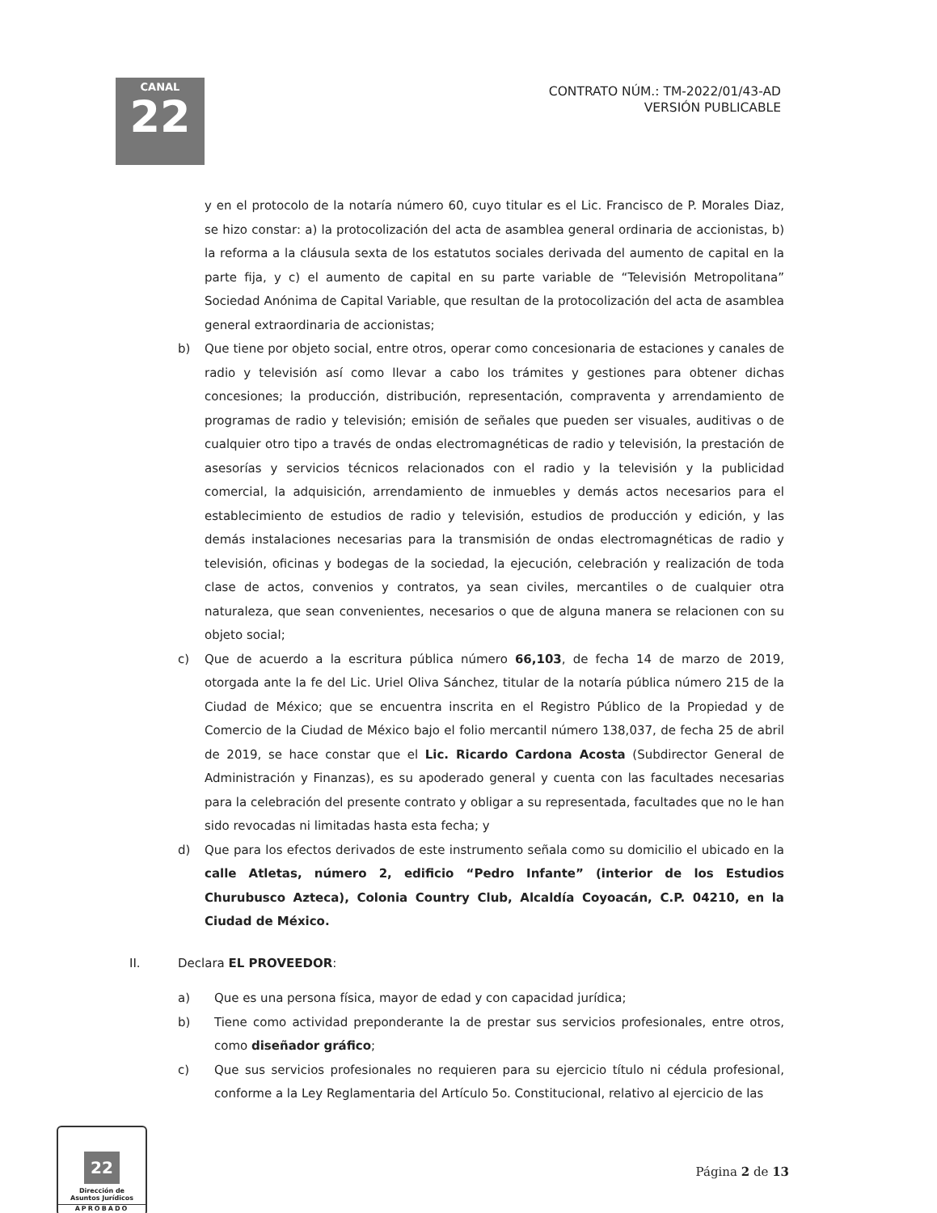CANAL
22
CONTRATO NÚM.: TM-2022/01/43-AD
VERSIÓN PUBLICABLE
y en el protocolo de la notaría número 60, cuyo titular es el Lic. Francisco de P. Morales Diaz, se hizo constar: a) la protocolización del acta de asamblea general ordinaria de accionistas, b) la reforma a la cláusula sexta de los estatutos sociales derivada del aumento de capital en la parte fija, y c) el aumento de capital en su parte variable de “Televisión Metropolitana” Sociedad Anónima de Capital Variable, que resultan de la protocolización del acta de asamblea general extraordinaria de accionistas;
b) Que tiene por objeto social, entre otros, operar como concesionaria de estaciones y canales de radio y televisión así como llevar a cabo los trámites y gestiones para obtener dichas concesiones; la producción, distribución, representación, compraventa y arrendamiento de programas de radio y televisión; emisión de señales que pueden ser visuales, auditivas o de cualquier otro tipo a través de ondas electromagnéticas de radio y televisión, la prestación de asesorías y servicios técnicos relacionados con el radio y la televisión y la publicidad comercial, la adquisición, arrendamiento de inmuebles y demás actos necesarios para el establecimiento de estudios de radio y televisión, estudios de producción y edición, y las demás instalaciones necesarias para la transmisión de ondas electromagnéticas de radio y televisión, oficinas y bodegas de la sociedad, la ejecución, celebración y realización de toda clase de actos, convenios y contratos, ya sean civiles, mercantiles o de cualquier otra naturaleza, que sean convenientes, necesarios o que de alguna manera se relacionen con su objeto social;
c) Que de acuerdo a la escritura pública número 66,103, de fecha 14 de marzo de 2019, otorgada ante la fe del Lic. Uriel Oliva Sánchez, titular de la notaría pública número 215 de la Ciudad de México; que se encuentra inscrita en el Registro Público de la Propiedad y de Comercio de la Ciudad de México bajo el folio mercantil número 138,037, de fecha 25 de abril de 2019, se hace constar que el Lic. Ricardo Cardona Acosta (Subdirector General de Administración y Finanzas), es su apoderado general y cuenta con las facultades necesarias para la celebración del presente contrato y obligar a su representada, facultades que no le han sido revocadas ni limitadas hasta esta fecha; y
d) Que para los efectos derivados de este instrumento señala como su domicilio el ubicado en la calle Atletas, número 2, edificio “Pedro Infante” (interior de los Estudios Churubusco Azteca), Colonia Country Club, Alcaldía Coyoacán, C.P. 04210, en la Ciudad de México.
II. Declara EL PROVEEDOR:
a) Que es una persona física, mayor de edad y con capacidad jurídica;
b) Tiene como actividad preponderante la de prestar sus servicios profesionales, entre otros, como diseñador gráfico;
c) Que sus servicios profesionales no requieren para su ejercicio título ni cédula profesional, conforme a la Ley Reglamentaria del Artículo 5o. Constitucional, relativo al ejercicio de las
Página 2 de 13
22
Dirección de
Asuntos Jurídicos
APROBADO